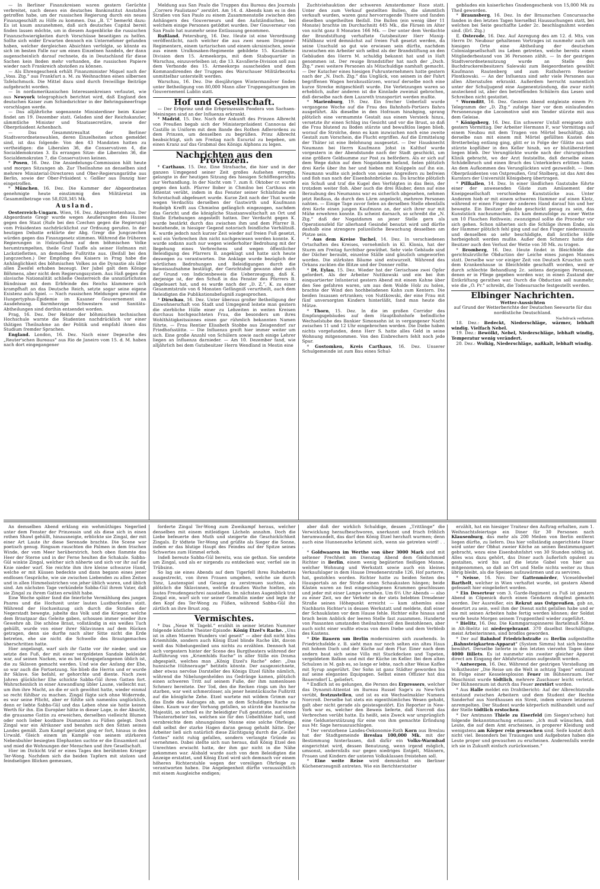— In Berliner Finanzkreisen waren gestern Gerüchte verbreitet, nach denen ein deutsches Bankinstitut Anstalten getroffen habe, um der russischen Regierung durch ein neues Finanzgeschäft zu Hilfe zu kommen. Das „B. T.“ bemerkt dazu: Es ist kaum anzunehmen, daß sich deutsches Capital bereit finden lassen möchte, um in diesem Augenblicke die russischen Finanzschwierigkeiten durch Vorschüsse beseitigen zu helfen. Sollte sich wider Erwarten dennoch ein Unternehmer gefunden haben, welcher dergleichen Absichten verfolgte, so könnte es sich im besten Falle nur um einen Einzelnen handeln, der dann augenscheinlich darauf rechnete, da in Deutschland für diese Sachen kein Boden mehr vorhanden, die russischen Papiere wieder nach Frankreich abstoßen zu können.
— Als Ehrengeschenk erhält Finanzminister Miquel nach der „Voss. Ztg.“ aus Frankfurt a. M. zu Weihnachten einen silbernen Tafelschmuck. Die Mittel dazu sind durch freiwillige Beiträge aufgebracht worden.
— In nordamerikanischen Interessenkreisen verlautet, wie aus Newyork telegraphisch berichtet wird, daß England den deutschen Kaiser zum Schiedsrichter in der Behringsmeerfrage vorschlagen werde.
— Das alljährliche sogenannte Ministerdiner beim Kaiser findet am 19. Dezember statt. Geladen sind der Reichskanzler, sämmtliche Minister und Staatssecretäre, sowie der Oberpräsident Achenbach.
— Das Gesammtresultat der Berliner Stadtverordnetenwahlen, deren Einzelheiten schon gemeldet sind, ist das folgende: Von den 43 Mandaten hatten zu vertheidigen: die Liberalen 36, die Conservativen 4, die Socialdemokraten 3. Es errangen Sitze: die Liberalen 36, die Socialdemokraten 7, die Conservativen keinen.
* Posen, 16. Dez. Die Ansiedelungs-Commission hält heute und morgen Sitzungen ab. Zur Theilnahme an denselben sind mehrere Ministerial-Directoren und Ober-Regierungsräthe aus Berlin, sowie der Ober-Präsident v. Goßler aus Danzig hier eingetroffen.
* München, 16. Dez. Die Kammer der Abgeordneten genehmigte heute einstimmig den Militäretat im Gesammtbetrage von 58,028,345 Mk.
Ausland.
Oesterreich-Ungarn. Wien, 16. Dez. Abgeordnetenhaus. Der Abgeordnete Gregr wurde wegen Aeußerungen des Hasses gegen den Staat (Rufe bei den Czechen gegen die Regierung) vom Präsidenten nachdrücklichst zur Ordnung gerufen. In der heutigen Debatte erklärte der Abg. Gregr die Jungczechen würden gegen das Finanzgesetz stimmen. Während die früheren Regierungen in Holzschuhen auf dem böhmischen Volke herumtrampelten, theile Graf Taaffe als seiner Hofmann mit Lackstiefletten, an demselben Fußtritte aus. (Beifall bei den Jungczechen.) Der Empfang des Kaisers in Prag habe die Anhänglichkeit des böhmischen Volkes an die Dynastie als über allen Zweifel erhaben bezeugt. Der Jubel galt dem Könige Böhmens, aber nicht dem Regierungssystem. Aus Haß gegen die slavische Nationalität schließe Oesterreich die unnatürlichsten Bündnisse mit dem Erbfeinde des Reichs klammere sich krampfhaft an das Deutsche Reich, setzte sogar seine eigene Existenz aufs Spiel. — Nach russischen Meldungen gewinnt die Hungertyphus-Epidemie im Kasaner Gouvernement an Ausdehnung. Barmherzige Schwestern und Sanitäts-Abtheilungen sind dorthin entsendet worden.
Prag, 16. Dez. Der Rektor der böhmischen technischen Hochschule warnte die Studenten nachdrücklich vor einer thätigen Theilnahme an der Politik und empfahl ihnen das Studium fremder Sprachen.
England. London, 16. Dez. Nach einer Depesche des „Reuter'schen Bureaus“ aus Rio de Janeiro vom 15. d. M. haben nach dort eingegangener
Meldung aus San Paulo die Truppen das Bureau des Journals „Correro Paulistano“ zerstört. Am 14. d. Abends kam es in den Straßen von San Paulo zu einem Zusammenstoße zwischen den Anhängern des Gouverneurs und den Aufständischen, bei welchem einige Personen getödtet wurden. Der Gouverneur von San Paulo hat nunmehr seine Entlassung genommen.
Rußland. Petersburg, 16. Dez. Heute ist eine Verordnung veröffentlicht, nach welcher die aus zwei neuen Dragoner-Regimentern, einem tartarischen und einem ukrainischen, sowie aus einem Uralkosaken-Regimente gebildete 15. Kavallerie-Division dem 15. Armeekorps, mit dem Stabsquartier in Warschau, einzuverleiben ist; die 13. Kavallerie-Division soll aus dem Verbande des 15. Armeekorps ausscheiden und dem Kommandirenden der Truppen des Warschauer Militärbezirks unmittelbar unterstellt werden.
Warschau, 16. Dez. Die diesjährigen Wintermanöver finden unter Betheiligung von 80,000 Mann aller Truppengattungen im Gouvernement Lublin statt.
Hof und Gesellschaft.
— Der Erbprinz und die Erbprinzessin Feodora von Sachsen-Meiningen sind an der Influenza erkrankt.
* Madrid, 15. Dez. Nach der Ankunft des Prinzen Albrecht von Preußen begab sich der Ministerpräsident Cannovas del Castillo in Uniform mit dem Bande des Rothen Adlerordens zu dem Prinzen, um denselben zu begrüßen. Prinz Albrecht beabsichtigt, sich am Freitag nach Escurial zu begeben, um einen Kranz auf das Grabmal des Königs Alphons zu legen.
Nachrichten aus den Provinzen.
* Carthaus, 15. Dez. Eine Strafsache, die hier und in der ganzen Umgegend seiner Zeit großes Aufsehen erregte, gelangte in der heutigen Sitzung des hiesigen Schöffengerichts zur Verhandlung. In der Nacht vom 7. zum 8. Oktober cr. wurde gegen den kath. Pfarrer Bober in Chmilno bei Carthaus ein Attentat verübt, indem in das Fenster seiner Schlafstube ein Schrotschuß abgefeuert wurde. Kurze Zeit nach der That wurde wegen Verdachts derselben der Gastwirth und Kaufmann Rudolph Krefft aus Chmielno gefänglich eingezogen, nachdem das Gericht und die königliche Staatsanwaltschaft an Ort und Stelle Erhebungen angestellt hatten. Der Verdacht gegen K. wurde bestärkt durch das zwischen ihm und dem Pfarrer B. bestehende, in hiesiger Gegend notorisch feindliche Verhältniß. K. wurde jedoch nach kurzer Zeit wieder auf freien Fuß gesetzt, weil ein Verbrechen ihm nicht nachgewiesen werden konnte. K. wurde sodann auch nur wegen wiederholter Bedrohung mit der Begehung eines Verbrechens und wegen öffentlicher Beleidigung des Pfarrers B. angeklagt und hatte sich heute deswegen zu verantworten. Die Anklage wurde bezüglich der wörtlichen Bedrohungen und Beleidigungen durch die Beweisaufnahme bestätigt, der Gerichtshof gewann aber auch auf Grund von Indicienbeweis die Ueberzeugung, daß K. derjenige ist, der den Schuß in das Fenster des Pfarrers B. abgefeuert hat, und es wurde nach der „D. Z.“, K. zu einer Gesammtstrafe von 6 Monaten Gefängniß verurtheilt, auch dem Beleidigten die Publikationsbefugniß zugesprochen.
* Dirschau, 16. Dez. Unter überaus großer Betheiligung der Einwohnerschaft von Stadt und Umgegend leitete man gestern die sterbliche Hülle einer zu Lebzeiten in weiten Kreisen durchaus hochgeachteten Frau, die besonders um ihres Wohlthätigkeitssinnes einen gar rühmlich bekannten Namen führte, — Frau Rentier Elisabeth Stobbe aus Zeisgendorf zur Friedhofsstätte. — Die Influenza greift hier immer weiter um sich. Eine große Anzahl von Schülern sowie auch einige Lehrer liegen an Influenza darnieder. — Am 10. Dezember fand, wie alljährlich bei dem Gutsbesitzer Herrn Wendland in Mestin eine
Zuchtviehauktion der schweren Amsterdamer Race statt. Unter den zum Verkauf gestellten Bullen, die sämmtlich verkauft wurden, waren ganz hervorragende Thiere und fanden dieselben ungetheilten Beifall. Die Bullen (ein wenig über 11 Monate) brachte im Durchschnitt 445 Mk., die Färsen im Alter von nicht ganz 8 Monaten 166 Mk. — Der unter dem Verdachte der Brandstiftung verhaftete Gutsbesitzer Herr Manig-Mühlbanz wird demnächst auf freien Fuß gesetzt werden, da seine Unschuld so gut wie erwiesen sein dürfte, nachdem inzwischen ein Arbeiter sich selbst als der Brandstiftung an den Gebäuden des Herrn M. schuldig bekannt hat und in Haft genommen ist. Der reuige Brandstifter hat nach der „Dsch. Ztg.“ zwei weitere Personen als Mitschuldige namhaft gemacht. — Der Kutscher eines hiesigen Fuhrunternehmers hatte gestern nach der „N. Dsch. Ztg.“ das Unglück, von seinem in der Fahrt begriffenen Wagen herabzustürzen, worauf derselbe noch eine kurze Strecke mitgeschleift wurde. Die Verletzungen waren so erheblich, außer anderen ist die Kinnlade zweimal gebrochen, daß derselbe nach dem Lazareth transportirt werden mußte.
* Marienburg, 19. Dez. Ein frecher Ueberfall wurde vergangene Woche auf die Frau des Bahnhofs-Portiers Bahra ausgeführt. Als dieselbe in den Hofraum hinabging, sprang plötzlich eine vermummte Gestalt aus einem Versteck hinzu, versetzte ihr einen Schlag ins Gesicht und vor die Brust, so daß die Frau blutend zu Boden stürzte und bewußtlos liegen blieb, worauf die Strolche, denn es kam inzwischen noch eine zweite Gestalt zum Vorschein, die Flucht ergriffen. Auf die Ermittelung der Thäter ist eine Belohnung ausgesetzt. — Der Hausknecht Neumann bei Herrn Kaufmann Johst in Kalthof wurde vorgestern in der Abendstunde nach der Stadt geschickt, um eine größere Geldsumme zur Post zu befördern. Als er sich auf dem Wege dahin auf dem Nogatdamm befand, fielen plötzlich drei Kerle über ihn her und hieben mit Knüppeln auf ihn ein. Neumann wußte sich jedoch von seinen Angreifern zu befreien und floh nun nach der Eisenbahnbrücke zu. Da krachte plötzlich ein Schuß und traf die Kugel den Verfolgten in das Bein, der trotzdem weiter floh. Aber auch die drei Räuber, denn auf eine Beraubung des Neumanns war es sicherlich abgesehen, nehmen jetzt Reißaus, da durch den Lärm angelockt, mehrere Personen nahten. — Einige Tage zuvor fielen an derselben Stelle ebenfalls drei Kerle einen jungen Kaufmann an, der sich ihrer nur mit Mühe erwehren konnte. Es scheint darnach, so schreibt die „N. Ztg.“ daß der Nogatdamm an jener Stelle gern als Operationsfeld für allerhand Gesindel benutzt wird und dürfte deshalb eine strengere polizeiliche Bewachung desselben am Platze sein.
* Aus dem Kreise Tuchel, 14. Dez. In verschiedenen Ortschaften des Kreises, vornehmlich in Kl. Klonia, hat der Sturm am Freitag furchtbar gewüthet. Sehr viele Gebäude sind der Dächer beraubt, einzelne Ställe sind gänzlich umgeworfen worden. Die stärksten Bäume sind entwurzelt. Während des Orkans zuckten die Blitze und der Donner rollte.
* Dt. Eylau, 15. Dez. Wieder hat der Gerischsee zwei Opfer gefordert. Als der Arbeiter Nuttkowski und ein bei ihm einquartierter Infanterist gestern Abend mit einem Kahne über den See gefahren waren, um aus dem Walde Holz zu holen, brachte der Wind den hochbeladenen Kahn zum Kentern. Die beiden Insassen ertranken; von Nuttkowski, der eine Frau mit fünf unversorgten Kindern hinterläßt, fand man heute die Mütze.
* Thorn, 15. Dez. In die im großen Corridor des Empfangsgebäudes auf dem Hauptbahnhofe befindliche Wechselstube des Bankier Simonsohn ist in vergangener Nacht zwischen 11 und 12 Uhr eingebrochen worden. Die Diebe haben nichts vorgefunden, denn Herr S. hatte alles Geld in seine Wohnung mitgenommen. Von den Einbrechern fehlt noch jede Spur.
* Gostomken, Kreis Carthaus, 16. Dez. Unserer Schulgemeinde ist zum Bau eines Schul-
gebäudes ein kaiserliches Gnadengeschenk von 15,000 Mk zu Theil geworden.
* Braunsberg, 16. Dez. In der Braunschen Concurssache fanden in den letzten Tagen hierselbst Haussuchungen statt, bei welchen bei Seite geschaffte Leder 2c. beschlagnahmt worden sind. (Erl. Ztg.)
E. Osterode, 16. Dez. Auf Anregung des am 12. d. Mts. von Herrn Dr. Neubaur gehaltenen Vortrages ist nunmehr auch am hiesigen Orte eine Abtheilung der deutschen Colonialgesellschaft ins Leben getreten, welche bereits einen Mitgliederbestand von 36 Personen zählt. — In der gestrigen Stadtverordnetensitzung wurde an Stelle des Buchdruckereibesitzers Salewski zum Beigeordneten gewählt Kaufmann Rautenberg und zum Rathsherrn Rentier Plontkowski. — An der Influenza sind sehr viele Personen aus allen Altersstufen erkrankt. Außerdem herrscht namentlich unter der Schuljugend eine Augenentzündung, die zwar nicht ansteckend ist, aber den betreffenden Schülern das Lesen und Schreiben nicht gestattet.
* Wormditt, 16. Dez. Gestern Abend entgleiste einem Pr. Telegramm der „D. Ztg.“ zufolge hier vor dem einlaufenden Personenzuge die Locomotive und ein Tender stürzte mit aus dem Geleise.
* Königsberg, 16. Dez. Ein schwerer Unfall ereignete sich gestern Vormittag. Der Arbeiter Hermann P., war Vormittags auf einem Neubau mit dem Tragen von Mörtel beschäftigt. Als derselbe nun mit einem mit Mörtel gefüllten Kasten den Bretterbelag entlang ging, glitt er in Folge der Glätte aus und stürzte kopfüber in den Keller hinab, wo er blutüberströmt liegen blieb. Der Verunglückte wurde nach der chirurgischen Klinik gebracht, wo der Arzt feststellte, daß derselbe einen Schädelbruch und einen Bruch des Unterkiefers erlitten hatte. An dem Aufkommen des Verunglückten wird gezweifelt. — Dem Oberpräsidenten von Ostpreußen, Graf Stolberg, ist das Amt des Kurators der Universität Königsberg übertragen.
* Pillkallen, 14. Dez. In einer ländlichen Gaststube führte einer der anwesenden Gäste zum Amüsement der Kneipgesellschaft verschiedene Kunststücke aus. Unter Anderem hieb er mit einem schweren Hammer auf einen Klotz, während er einen Finger der anderen Hand darauf hin und her bewegte. Ein Besitzer glaubte geschickt genug zu sein, das Kunststück nachzumachen. Es kam demzufolge zu einer Wette um 10 Flaschen Rothwein; zwanzigmal sollte die Procedur vor sich gehen. Schon näherten sich die Schläge ihrem Ende, als der Hammer plötzlich fehl ging und auf den Finger niedersauste und denselben so sehr beschädigte, daß ärztliche Hilfe herbeigeholt werden mußte. Außer dem Schmerz hatte der Besitzer auch den Verlust der Wette von 30 Mk. zu tragen.
* Bromberg, 16. Dez. Heute findet in Bleichfelde die gerichtsärztliche Obduction der Leiche eines jungen Mannes statt. Derselbe war vor einiger Zeit von Deutsch Kruschin nach dem Krankenhause in Bleichfelde geschafft worden, weil er durch schlechte Behandlung 2c. seitens derjenigen Personen, denen er in Pflege gegeben worden war, in einen Zustand der Entkräftung gerathen war. Durch die Obduction soll nunmehr, wie die „O. Pr.“ schreibt, die Todesursache festgestellt werden.
Elbinger Nachrichten.
Wetter-Aussichten
auf Grund der Wetterberichte der Deutschen Seewarte für das nordöstliche Deutschland.
Nachdruck verboten.
18. Dez.: Bedeckt, Niederschläge, wärmer, lebhaft windig. Vielfach Nebel.
19. Dez.: Bewölkt, Nebel, Niederschläge, lebhaft windig, Temperatur wenig verändert.
20. Dez.: Wolkig, Niederschläge, naßkalt, lebhaft windig.
An demselben Abend erklang ein wehmüthiges Negerlied unter dem Fenster der Prinzessin und als diese sich in einen rothen Shawl gehüllt, hinausneigte, erblickte sie Zingal, der mit einer Art Laute ihr diese Serenade brachte. Die Scene war poetisch genug. Ringsum rauschten die Palmen in dem frischen Winde, der vom Meer herüberstrich, hoch oben flammte das Heer der Sterne und in der Ferne heulten die Schakale. Sabba-Gül winkte Zingal, welcher sich näherte und sich vor ihr auf die Knie nieder warf. Sie reichte ihm ihre kleine schwarze Hand, welche er mit Küssen bedeckte und dann begann eines jener endlosen Gespräche, wie sie zwischen Liebenden zu allen Zeiten und in allen Himmelsstrichen von jeher üblich waren, und üblich sind. Am nächsten Tage verkündete Sabba-Gül ihrem Vater, daß sie Zingal zu ihrem Gatten erwählt habe.
Eine Woche später fand die feierliche Vermählung des jungen Paares und die Hochzeit unter lauten Lustbarkeiten statt. Während der Hochzeitszug sich durch die Straßen der Negerstadt bewegte, jubelte das Volk und die Krieger, welche dem Brautpaar das Geleite gaben, schossen immer wieder ihre Gewehre ab. Die schöne Braut, vollständig in ein weißes Tuch gehüllt, wurde von einer ihrer Sklavinnen auf dem Rücken getragen, denn sie durfte nach alter Sitte nicht die Erde betreten, ehe sie nicht die Schwelle des Brautgemaches überschritten hatte.
Hier angelangt, warf sich ihr Gatte vor ihr nieder, und sie setzte den Fuß, der mit einer vergoldeten Sandale bekleidet war, auf seinen Nacken, wie es bei Kriegsgefangenen üblich ist, die zu Sklaven gemacht werden. Und wie der Anfang der Ehe, so war auch die Fortsetzung. Sie blieb die Herrin und er wurde ihr Sklave. Sie befahl, er gehorchte und diente. Nach zwei Jahren glücklicher Ehe schickte Sabba-Gül ihren Gatten fort. Wahrscheinlich in einer Anwandlung übler Laune, vielleicht nur, um ihm ihre Macht, an die er sich gewöhnt hatte, wieder einmal so recht fühlbar zu machen. Zingal fügte sich ohne Widerrede, es war seine Pflicht, aber er fühlte sich namenlos unglücklich, denn er liebte Sabba-Gül und das Leben ohne sie hatte keinen Werth für ihn. Ein Europäer hätte in dieser Lage, in der Absicht, die grausame Gattin zu erweichen, derselben vielleicht Blumen oder noch lieber kostbare Diamanten zu Füßen gelegt. Doch Zingal war ein Afrikaner und benahm sich den Sitten seines Landes gemäß. Zum Kampf gerüstet ging er fort, hinaus in den Urwald. Gleich einem im Kampfe von seinem stärkeren Nebenbuhler besiegten Elephanten suchte er die Einsamkeit auf und mied die Wohnungen der Menschen und ihre Gesellschaft.
Hier im Dickicht traf er eines Tages den berühmten Krieger Ter-Wong. Nachdem sich die beiden Tapfern mit stolzen und feindseligen Blicken gemessen,
forderte Zingal Ter-Wong zum Zweikampf heraus, welcher denselben mit einem mitleidigen Lächeln annahm. Doch die Liebe befeuerte den Muth und steigerte die Geschicklichkeit Zingals. Er tödtete Ter-Wong und grüßte als Sieger die Sonne, indem er das blutige Haupt des Feindes auf der Spitze seines Schwertes zum Himmel erhob.
Indeß bereute Sabba-Gül bereits, was sie gethan. Sie sendete um Zingal, und als er nirgends zu entdecken war, verfiel sie in Trübsinn.
So lag sie eines Abends auf dem Tigerfell ihres Ruhebettes ausgestreckt, von ihren Frauen umgeben, welche sie durch Tanz, Lautenspiel und Gesang zu zerstreuen suchten, als plötzlich die Sklavinnen, welche draußen Wache hielten, ein lautes Freudengeschrei ausstießen. Im nächsten Augenblick trat Zingal ein, warf sich vor seiner Gemahlin nieder und legte ihr den Kopf des Ter-Wong zu Füßen, während Sabba-Gül ihn zärtlich an ihre Brust zog.
Vermischtes.
* Das „Neue W. Tagebl.“ erzählt in seiner letzten Nummer folgende köstliche Theater-Episode: König Etzel's Rache. „Uns ist in alten Maeren Wunders viel geseit“ — aber daß nicht blos Kriemhilde, sondern auch König Etzel blinde Rache übt, davon weiß das Nibelungenlied uns nichts zu erzählen. Dennoch hat sich vorgestern hinter der Scene des Burgtheaters während der Aufführung von „Kriemhilds Rache“ in aller Stille ein Drama abgespielt, welches man „König Etzel's Rache“ oder: „Das hunnische Hühnerauge“ betiteln könnte. Der ausgezeichnete, aber etwas nervöse Darsteller des Königs Etzel fühlte nämlich, während die Nibelungenhelden ins Gedränge kamen, plötzlich einen schweren Tritt auf seinem Fuße, der ihm namenlosen Schmerz bereitete. Der Tod, den die Recken rings um ihn her starben, war weit schmerzloser, als jener heimtückische Fußtritt auf die königliche Zehe. Etzel wartete mit wildem Grimm nur das Ende des Aufzuges ab, um an dem Schuldigen Rache zu üben. Kaum war der Vorhang gefallen, so stürzte die hunnische Majestät, so schnell es ihr beleidigter Fuß gestattete, auf einen Theaterarbeiter los, welchen sie für den Uebelthäter hielt, und verabreichte dem ahnungslosen Manne eine solche Ohrfeige, daß selbst der starke Hagen daran genug gehabt hätte. Der Arbeiter ließ sich natürlich diese Züchtigung durch die „Geißel Gottes“ nicht ruhig gefallen, sondern verlangte Gründe zu vernehmen. Dabei stellte sich nun heraus, daß König Etzel den Unrechten erwischt hatte, der ihm gar nicht in die Nähe gekommen war. Alsbald wurde auch von dem Beleidigten die Anzeige erstattet, und König Etzel wird sich demnach vor einem höheren Richterstuhle wegen der voreiligen Ohrfeige zu verantworten haben. Die Angelegenheit dürfte voraussichtlich mit einem Ausgleiche endigen;
aber daß der wirklich Schuldige, dessen „Trittlinge“ die Verwicklung heraufbeschworen, unerkannt und frisch fröhlich herumwandelt, das darf den König Etzel herzhaft wurmen; denn auch eine Hunnenzehe krümmt sich, wenn sie getreten wird! . . .
* Goldwaaren im Werthe von über 3000 Mark sind mit seltener Frechheit am Dienstag Abend dem Goldschmied Richter in Berlin, einem wenig begüterten fleißigen Manne, welcher Wohnung und Werkstatt sowie auch ein kleines Verkaufslager in dem Hause Dresdenerstraße 126, Hof parterre, hat, gestohlen worden. Richter hatte zu beiden Seiten des Hausportals an der Straße einen Schaukasten hängen; beide Kästen waren an fest eingeschlagenen Krammen geschlossen und jeder mit einer Lampe versehen. Um 6½ Uhr Abends — also zu einer Zeit, wo der Verkehr in der stets belebten Dresdener Straße seinen Höhepunkt erreicht — kam athemlos eine Nachbarin Richter's in dessen Werkstatt und meldete, daß einer der Schaukästen vor dem Hause fehle. Richter eilte hinaus und brach beim Anblick der leeren Stelle fast zusammen. Hunderte von Passanten umstanden theilnahmsvoll den Bestohlenen, aber auch nicht einer wußte etwas von dem Diebe und dem Verbleib des Kastens.
* Die Bauern um Berlin modernisiren sich zusehends. In Friedrichsfelde z. B. sieht man nur noch selten ein altes Haus mit hohem Dach und der Küche auf dem Flur. Einer nach dem andern baut sich seine Villa mit Stuckdecken und Tapeten, vergoldetem Balkon und mit der Küche im Keller. Bei dem alten Schulzen in M. gab es, so lange er lebte, nach alter Weise Kaffee mit Syrup angerührt. Der Sohn ist ganz Städter geworden bis auf seine eleganten Equipagen. Selbst einen Offizier hat das Bauerndorf L. geliefert.
* Endlich ist es gelungen, die Person des Erpressers, welcher das Dynamit-Attentat im Bureau Russel Sage's zu New-York verübt, festzustellen, und ist es ein Wechselmakler Namens Norcroß. Derselbe hat stets ein eigenthümliches Wesen gehabt, galt aber nicht gerade als geistesgestört. Ein Reporter in New-York war es, welcher den Beweis lieferte, daß Norcroß das Verbrechen verübt hatte. Es heißt, sein Zweck war ursprünglich eine Geldunterstützung für eine von ihm gemachte Erfindung aus Mr. Sage herauszuschlagen.
* Der verstorbene Landes-Oekonomie-Rath Korn aus Breslau hat der Stadtgemeinde Breslau 100,000 Mk. mit der Bestimmung hinterlassen, daß dafür ein Volks-Warmbad eingerichtet wird, dessen Benutzung, wenn irgend möglich, umsonst, andernfalls nur gegen niedriges Entgelt, Männern, Frauen und Kindern der unteren Volksklassen freistehen soll.
* Eine weite Reise wird demnächst ein Berliner Küchenerzeugniß antreten. Wie ein Berichterstatter
erzählt, hat ein hiesiger Traiteur den Auftrag erhalten, zum 1. Weihnachtsfeiertage ein Diner für 30 Personen nach Klausenburg, das mehr als 200 Meilen von Berlin entfernt liegen dürfte, zu liefern. Das hier vollständig angerichtete Diner wird unter der Obhut zweier Köche an seinen Bestimmungsort gebracht, wozu eine Eisenbahnfahrt von 30 Stunden nöthig ist. Alles was dazu gehört, das Diner auch äußerlich opulent zu gestalten, wird bis auf die letzte Gabel von hier aus mitgenommen, so daß an Ort und Stelle nichts weiter zu thun übrig bleibt, als die Speisen aufzuwärmen und zu serviren.
* Neisse, 16. Nov. Der Gattenmörder, Viceseldwebel Barthelt, welcher in Wien verhaftet wurde, ist gestern Abend gefesselt hier eingeliefert worden.
* Ein Deserteur vom 3. Garde-Regiment zu Fuß ist gestern Abend in Cöpenick durch einen Gendarm dingfest gemacht worden. Der Ausreißer, ein Rekrut aus Ostpreußen, gab an, desertirt zu sein, weil ihm der Dienst nicht gefallen habe und er nie mit seinen Arbeiten habe fertig werden können; der Soldat wurde heute Morgen seinem Truppentheil wieder zugeführt.
* Bielitz, 16. Dez. Die Kammgarnspinnerei Bartelmuß Söhne in Alt-Bielitz ist niedergebrannt. 370 daselbst Beschäftigte, meist Arbeiterinnen, sind brodlos geworden.
* Der auf Bahnhof Friedrichstraße zu Berlin aufgestellte „Bahnsteigkarten-Apparat“ (System Simms) hat sich bestens bewährt. Derselbe lieferte in den letzten vierzehn Tagen über 4000 Billets. Es ist nunmehr ein zweiter gleicher Apparat direct am Eingang der Abfahrtsstation aufgestellt worden.
* Antwerpen, 16. Dez. Während der gestrigen Vorstellung im Volkstheater „Die Reise um die Welt in achtzig Tagen“ entstand in Folge einer Kesselexplosion Feuer im Bühnenraum. Der Maschinist wurde tödtlich, mehrere Zuschauer leicht verletzt. Der Bühnenraum ist durch das Feuer zerstört worden.
* Aus Halle meldet ein Drahtbericht: Auf der Albrechtstraße entstand zwischen Arbeitern und dem Student der Rechte Sanderhof aus Nordhausen ein Streit, indem erstere letzteren anrempelten. Der Student wurde körperlich mißhandelt und auf der Stelle tödtlich erstochen.
* Der Amtmann Thiele zu Eiserfeld (im Siegen'schen) hat folgende Bekanntmachung erlassen: „Ich muß wünschen, daß Leute, die auf dem Amt erscheinen, in properer Kleidung und wenigstens am Körper rein gewaschen sind. Seife kostet doch nicht viel. Besonders bei Trauungen und Aufgeboten haben die Leute proper und gewaschen zu erscheinen. Anderenfalls werde ich sie in Zukunft einfach zurückweisen.“